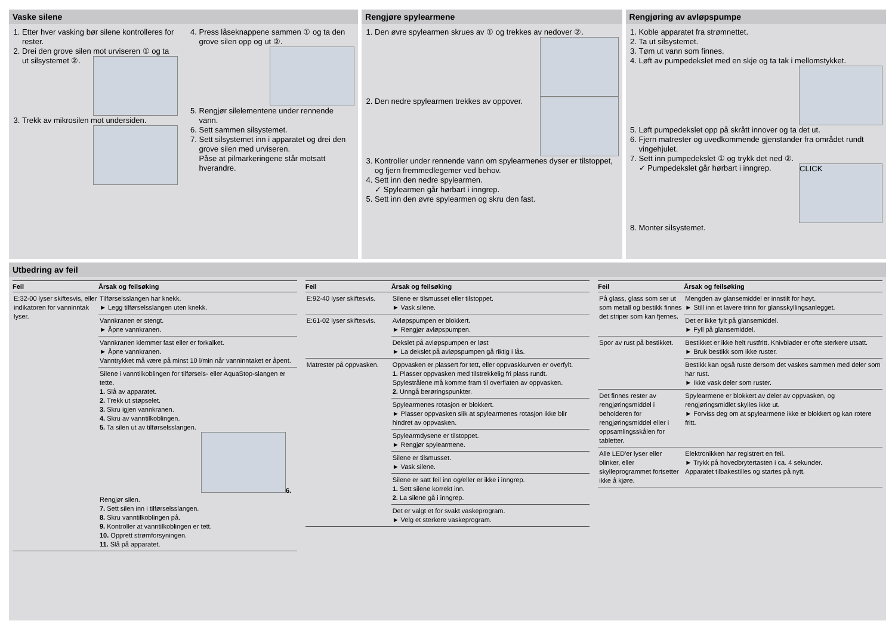Vaske silene
1. Etter hver vasking bør silene kontrolleres for rester.
2. Drei den grove silen mot urviseren ① og ta ut silsystemet ②.
3. Trekk av mikrosilen mot undersiden.
4. Press låseknappene sammen ① og ta den grove silen opp og ut ②.
5. Rengjør silelementene under rennende vann.
6. Sett sammen silsystemet.
7. Sett silsystemet inn i apparatet og drei den grove silen med urviseren.
Påse at pilmarkeringene står motsatt hverandre.
Rengjøre spylearmene
1. Den øvre spylearmen skrues av ① og trekkes av nedover ②.
2. Den nedre spylearmen trekkes av oppover.
3. Kontroller under rennende vann om spylearmenes dyser er tilstoppet, og fjern fremmedlegemer ved behov.
4. Sett inn den nedre spylearmen.
✓ Spylearmen går hørbart i inngrep.
5. Sett inn den øvre spylearmen og skru den fast.
Rengjøring av avløpspumpe
1. Koble apparatet fra strømnettet.
2. Ta ut silsystemet.
3. Tøm ut vann som finnes.
4. Løft av pumpedekslet med en skje og ta tak i mellomstykket.
5. Løft pumpedekslet opp på skrått innover og ta det ut.
6. Fjern matrester og uvedkommende gjenstander fra området rundt vingehjulet.
7. Sett inn pumpedekslet ① og trykk det ned ②.
✓ Pumpedekslet går hørbart i inngrep. CLICK
8. Monter silsystemet.
Utbedring av feil
| Feil | Årsak og feilsøking |
| --- | --- |
| E:32-00 lyser skiftesvis, eller indikatoren for vanninntak lyser. | Tilførselsslangen har knekk. ► Legg tilførselsslangen uten knekk. |
| | Vannkranen er stengt. ► Åpne vannkranen. |
| | Vannkranen klemmer fast eller er forkalket. ► Åpne vannkranen. Vanntrykket må være på minst 10 l/min når vanninntaket er åpent. |
| | Silene i vanntilkoblingen for tilførsels- eller AquaStop-slangen er tette. 1. Slå av apparatet. 2. Trekk ut støpselet. 3. Skru igjen vannkranen. 4. Skru av vanntilkoblingen. 5. Ta silen ut av tilførselsslangen. 6. Rengjør silen. 7. Sett silen inn i tilførselsslangen. 8. Skru vanntilkoblingen på. 9. Kontroller at vanntilkoblingen er tett. 10. Opprett strømforsyningen. 11. Slå på apparatet. |
| Feil | Årsak og feilsøking |
| --- | --- |
| E:92-40 lyser skiftesvis. | Silene er tilsmusset eller tilstoppet. ► Vask silene. |
| E:61-02 lyser skiftesvis. | Avløpspumpen er blokkert. ► Rengjør avløpspumpen. |
| | Dekslet på avløpspumpen er løst ► La dekslet på avløpspumpen gå riktig i lås. |
| Matrester på oppvasken. | Oppvasken er plassert for tett, eller oppvaskkurven er overfylt. 1. Plasser oppvasken med tilstrekkelig fri plass rundt. Spylestrålene må komme fram til overflaten av oppvasken. 2. Unngå berøringspunkter. |
| | Spylearmenes rotasjon er blokkert. ► Plasser oppvasken slik at spylearmenes rotasjon ikke blir hindret av oppvasken. |
| | Spylearmdysene er tilstoppet. ► Rengjør spylearmene. |
| | Silene er tilsmusset. ► Vask silene. |
| | Silene er satt feil inn og/eller er ikke i inngrep. 1. Sett silene korrekt inn. 2. La silene gå i inngrep. |
| | Det er valgt et for svakt vaskeprogram. ► Velg et sterkere vaskeprogram. |
| Feil | Årsak og feilsøking |
| --- | --- |
| På glass, glass som ser ut som metall og bestikk finnes det striper som kan fjernes. | Mengden av glansemiddel er innstilt for høyt. ► Still inn et lavere trinn for glansskyllingsanlegget. |
| | Det er ikke fylt på glansemiddel. ► Fyll på glansemiddel. |
| Spor av rust på bestikket. | Bestikket er ikke helt rustfritt. Knivblader er ofte sterkere utsatt. ► Bruk bestikk som ikke ruster. |
| | Bestikk kan også ruste dersom det vaskes sammen med deler som har rust. ► Ikke vask deler som ruster. |
| Det finnes rester av rengjøringsmiddel i beholderen for rengjøringsmiddel eller i oppsamlingsskålen for tabletter. | Spylearmene er blokkert av deler av oppvasken, og rengjøringsmidlet skylles ikke ut. ► Forviss deg om at spylearmene ikke er blokkert og kan rotere fritt. |
| Alle LED'er lyser eller blinker, eller skylleprogrammet fortsetter ikke å kjøre. | Elektronikken har registrert en feil. ► Trykk på hovedbrytertasten i ca. 4 sekunder. Apparatet tilbakestilles og startes på nytt. |